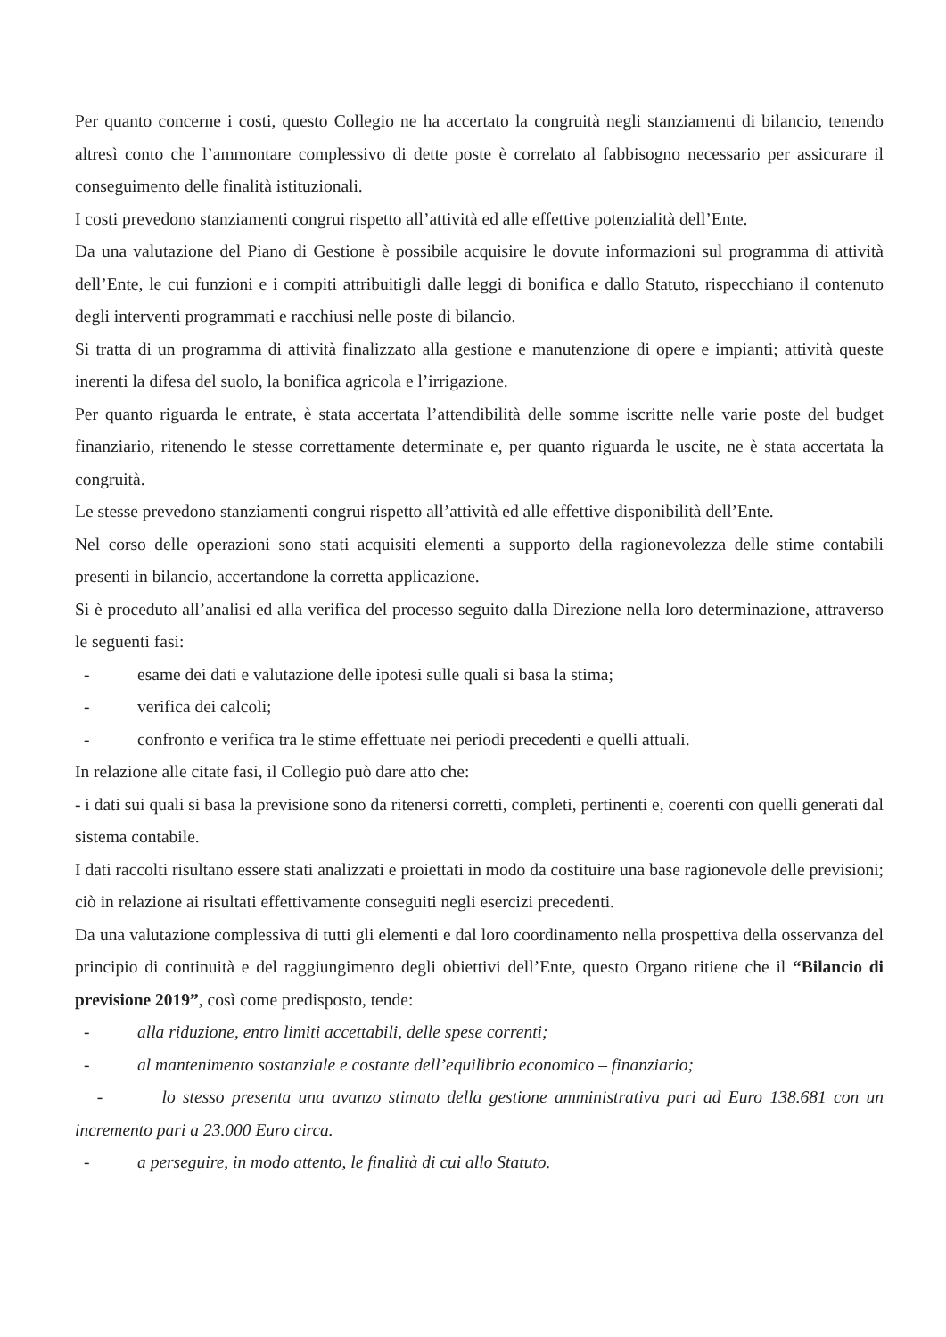Per quanto concerne i costi, questo Collegio ne ha accertato la congruità negli stanziamenti di bilancio, tenendo altresì conto che l’ammontare complessivo di dette poste è correlato al fabbisogno necessario per assicurare il conseguimento delle finalità istituzionali.
I costi prevedono stanziamenti congrui rispetto all’attività ed alle effettive potenzialità dell’Ente.
Da una valutazione del Piano di Gestione è possibile acquisire le dovute informazioni sul programma di attività dell’Ente, le cui funzioni e i compiti attribuitigli dalle leggi di bonifica e dallo Statuto, rispecchiano il contenuto degli interventi programmati e racchiusi nelle poste di bilancio.
Si tratta di un programma di attività finalizzato alla gestione e manutenzione di opere e impianti; attività queste inerenti la difesa del suolo, la bonifica agricola e l’irrigazione.
Per quanto riguarda le entrate, è stata accertata l’attendibilità delle somme iscritte nelle varie poste del budget finanziario, ritenendo le stesse correttamente determinate e, per quanto riguarda le uscite, ne è stata accertata la congruità.
Le stesse prevedono stanziamenti congrui rispetto all’attività ed alle effettive disponibilità dell’Ente.
Nel corso delle operazioni sono stati acquisiti elementi a supporto della ragionevolezza delle stime contabili presenti in bilancio, accertandone la corretta applicazione.
Si è proceduto all’analisi ed alla verifica del processo seguito dalla Direzione nella loro determinazione, attraverso le seguenti fasi:
- esame dei dati e valutazione delle ipotesi sulle quali si basa la stima;
- verifica dei calcoli;
- confronto e verifica tra le stime effettuate nei periodi precedenti e quelli attuali.
In relazione alle citate fasi, il Collegio può dare atto che:
- i dati sui quali si basa la previsione sono da ritenersi corretti, completi, pertinenti e, coerenti con quelli generati dal sistema contabile.
I dati raccolti risultano essere stati analizzati e proiettati in modo da costituire una base ragionevole delle previsioni; ciò in relazione ai risultati effettivamente conseguiti negli esercizi precedenti.
Da una valutazione complessiva di tutti gli elementi e dal loro coordinamento nella prospettiva della osservanza del principio di continuità e del raggiungimento degli obiettivi dell’Ente, questo Organo ritiene che il “Bilancio di previsione 2019”, così come predisposto, tende:
- alla riduzione, entro limiti accettabili, delle spese correnti;
- al mantenimento sostanziale e costante dell’equilibrio economico – finanziario;
- lo stesso presenta una avanzo stimato della gestione amministrativa pari ad Euro 138.681 con un incremento pari a 23.000 Euro circa.
- a perseguire, in modo attento, le finalità di cui allo Statuto.